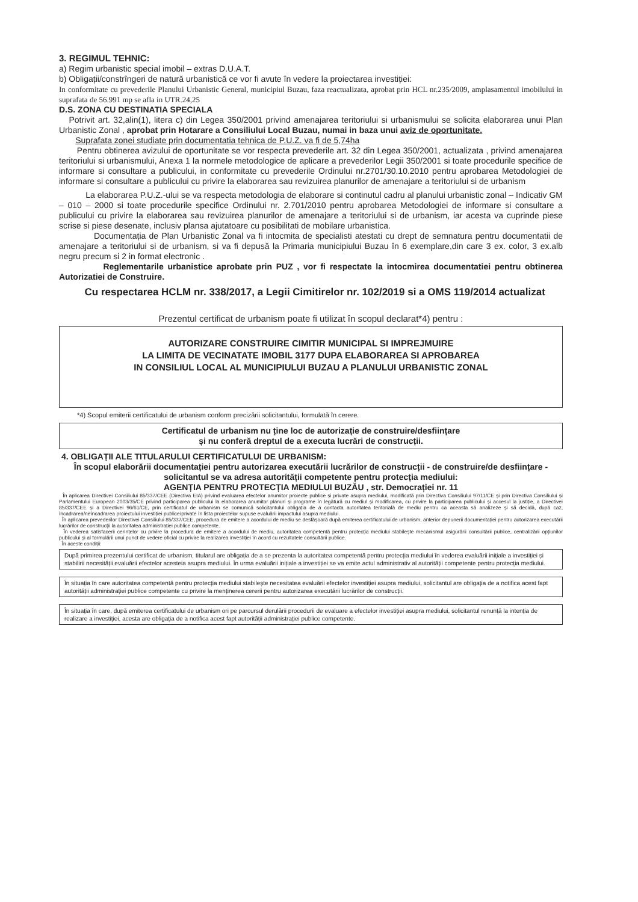3. REGIMUL TEHNIC:
a) Regim urbanistic special imobil – extras D.U.A.T.
b) Obligații/constrîngeri de natură urbanistică ce vor fi avute în vedere la proiectarea investiției:
In conformitate cu prevederile Planului Urbanistic General, municipiul Buzau, faza reactualizata, aprobat prin HCL nr.235/2009, amplasamentul imobilului in suprafata de 56.991 mp se afla in UTR.24,25
D.S. ZONA CU DESTINATIA SPECIALA
Potrivit art. 32,alin(1), litera c) din Legea 350/2001 privind amenajarea teritoriului si urbanismului se solicita elaborarea unui Plan Urbanistic Zonal , aprobat prin Hotarare a Consiliului Local Buzau, numai in baza unui aviz de oportunitate.
Suprafata zonei studiate prin documentatia tehnica de P.U.Z. va fi de 5,74ha
Pentru obtinerea avizului de oportunitate se vor respecta prevederile art. 32 din Legea 350/2001, actualizata , privind amenajarea teritoriului si urbanismului, Anexa 1 la normele metodologice de aplicare a prevederilor Legii 350/2001 si toate procedurile specifice de informare si consultare a publicului, in conformitate cu prevederile Ordinului nr.2701/30.10.2010 pentru aprobarea Metodologiei de informare si consultare a publicului cu privire la elaborarea sau revizuirea planurilor de amenajare a teritoriului si de urbanism
La elaborarea P.U.Z.-ului se va respecta metodologia de elaborare si continutul cadru al planului urbanistic zonal – Indicativ GM – 010 – 2000 si toate procedurile specifice Ordinului nr. 2.701/2010 pentru aprobarea Metodologiei de informare si consultare a publicului cu privire la elaborarea sau revizuirea planurilor de amenajare a teritoriului si de urbanism, iar acesta va cuprinde piese scrise si piese desenate, inclusiv plansa ajutatoare cu posibilitati de mobilare urbanistica.
Documentația de Plan Urbanistic Zonal va fi intocmita de specialisti atestati cu drept de semnatura pentru documentatii de amenajare a teritoriului si de urbanism, si va fi depusă la Primaria municipiului Buzau în 6 exemplare,din care 3 ex. color, 3 ex.alb negru precum si 2 in format electronic .
Reglementarile urbanistice aprobate prin PUZ , vor fi respectate la intocmirea documentatiei pentru obtinerea Autorizatiei de Construire.
Cu respectarea HCLM nr. 338/2017, a Legii Cimitirelor nr. 102/2019 si a OMS 119/2014 actualizat
Prezentul certificat de urbanism poate fi utilizat în scopul declarat*4) pentru :
AUTORIZARE CONSTRUIRE CIMITIR MUNICIPAL SI IMPREJMUIRE
LA LIMITA DE VECINATATE IMOBIL 3177 DUPA ELABORAREA SI APROBAREA
IN CONSILIUL LOCAL AL MUNICIPIULUI BUZAU A PLANULUI URBANISTIC ZONAL
*4) Scopul emiterii certificatului de urbanism conform precizării solicitantului, formulată în cerere.
Certificatul de urbanism nu ține loc de autorizație de construire/desființare
și nu conferă dreptul de a executa lucrări de construcții.
4. OBLIGAȚII ALE TITULARULUI CERTIFICATULUI DE URBANISM:
În scopul elaborării documentației pentru autorizarea executării lucrărilor de construcții - de construire/de desființare - solicitantul se va adresa autorității competente pentru protecția mediului:
AGENȚIA PENTRU PROTECȚIA MEDIULUI BUZĂU , str. Democrației nr. 11
În aplicarea Directivei Consiliului 85/337/CEE (Directiva EIA) privind evaluarea efectelor anumitor proiecte publice și private asupra mediului, modificată prin Directiva Consiliului 97/11/CE și prin Directiva Consiliului și Parlamentului European 2003/35/CE privind participarea publicului la elaborarea anumitor planuri și programe în legătură cu mediul și modificarea, cu privire la participarea publicului și accesul la justiție, a Directivei 85/337/CEE și a Directivei 96/61/CE, prin certificatul de urbanism se comunică solicitantului obligația de a contacta autoritatea teritorială de mediu pentru ca aceasta să analizeze și să decidă, după caz, încadrarea/neîncadrarea proiectului investiției publice/private în lista proiectelor supuse evaluării impactului asupra mediului.
În aplicarea prevederilor Directivei Consiliului 85/337/CEE, procedura de emitere a acordului de mediu se desfășoară după emiterea certificatului de urbanism, anterior depunerii documentației pentru autorizarea executării lucrărilor de construcții la autoritatea administrației publice competente.
În vederea satisfacerii cerințelor cu privire la procedura de emitere a acordului de mediu, autoritatea competentă pentru protecția mediului stabilește mecanismul asigurării consultării publice, centralizării opțiunilor publicului și al formulării unui punct de vedere oficial cu privire la realizarea investiției în acord cu rezultatele consultării publice.
În aceste condiții:
După primirea prezentului certificat de urbanism, titularul are obligația de a se prezenta la autoritatea competentă pentru protecția mediului în vederea evaluării inițiale a investiției și stabilirii necesității evaluării efectelor acesteia asupra mediului. În urma evaluării inițiale a investiției se va emite actul administrativ al autorității competente pentru protecția mediului.
În situația în care autoritatea competentă pentru protecția mediului stabilește necesitatea evaluării efectelor investiției asupra mediului, solicitantul are obligația de a notifica acest fapt autorității administrației publice competente cu privire la menținerea cererii pentru autorizarea executării lucrărilor de construcții.
În situația în care, după emiterea certificatului de urbanism ori pe parcursul derulării procedurii de evaluare a efectelor investiției asupra mediului, solicitantul renunță la intenția de realizare a investiției, acesta are obligația de a notifica acest fapt autorității administrației publice competente.